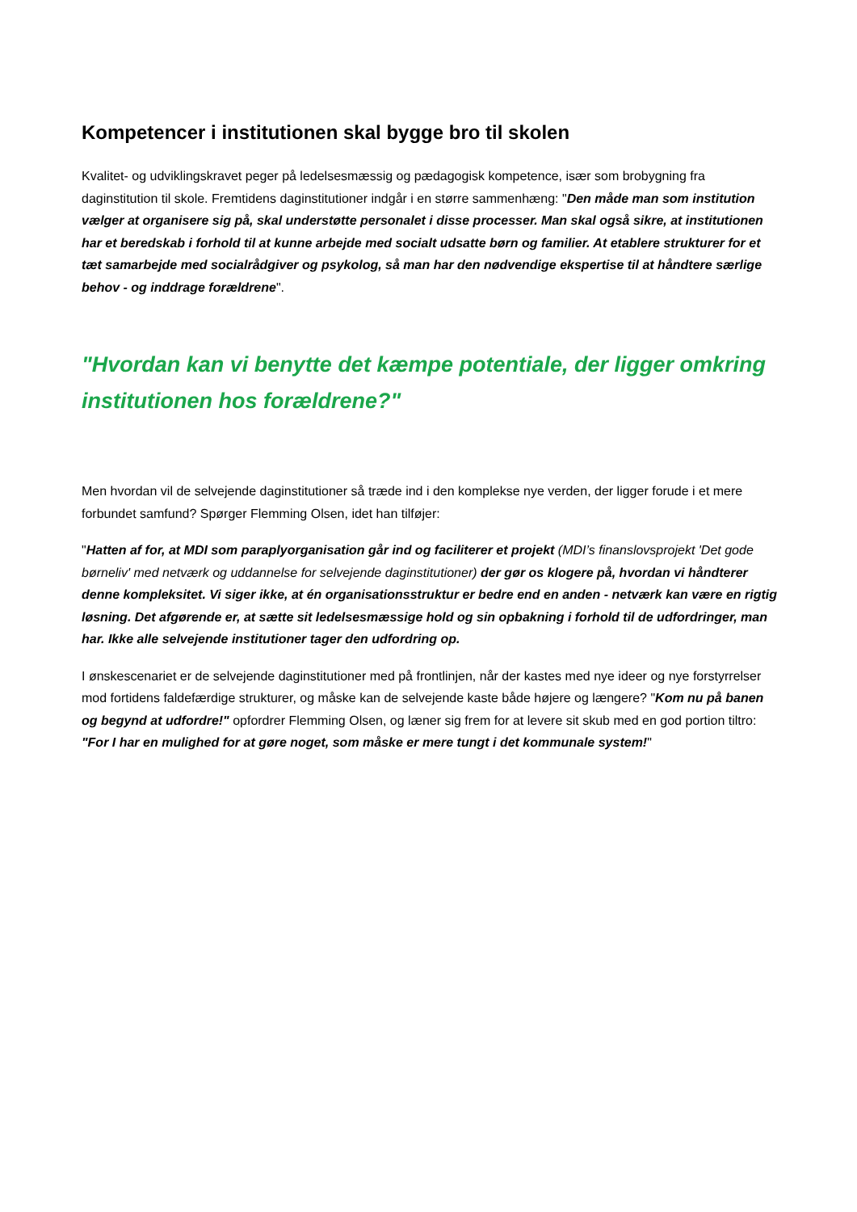Kompetencer i institutionen skal bygge bro til skolen
Kvalitet- og udviklingskravet peger på ledelsesmæssig og pædagogisk kompetence, især som brobygning fra daginstitution til skole. Fremtidens daginstitutioner indgår i en større sammenhæng: "Den måde man som institution vælger at organisere sig på, skal understøtte personalet i disse processer. Man skal også sikre, at institutionen har et beredskab i forhold til at kunne arbejde med socialt udsatte børn og familier. At etablere strukturer for et tæt samarbejde med socialrådgiver og psykolog, så man har den nødvendige ekspertise til at håndtere særlige behov - og inddrage forældrene".
"Hvordan kan vi benytte det kæmpe potentiale, der ligger omkring institutionen hos forældrene?"
Men hvordan vil de selvejende daginstitutioner så træde ind i den komplekse nye verden, der ligger forude i et mere forbundet samfund? Spørger Flemming Olsen, idet han tilføjer:
"Hatten af for, at MDI som paraplyorganisation går ind og faciliterer et projekt (MDI’s finanslovsprojekt 'Det gode børneliv' med netværk og uddannelse for selvejende daginstitutioner) der gør os klogere på, hvordan vi håndterer denne kompleksitet. Vi siger ikke, at én organisationsstruktur er bedre end en anden - netværk kan være en rigtig løsning. Det afgørende er, at sætte sit ledelsesmæssige hold og sin opbakning i forhold til de udfordringer, man har. Ikke alle selvejende institutioner tager den udfordring op.
I ønskescenariet er de selvejende daginstitutioner med på frontlinjen, når der kastes med nye ideer og nye forstyrrelser mod fortidens faldefærdige strukturer, og måske kan de selvejende kaste både højere og længere? "Kom nu på banen og begynd at udfordre!" opfordrer Flemming Olsen, og læner sig frem for at levere sit skub med en god portion tiltro: "For I har en mulighed for at gøre noget, som måske er mere tungt i det kommunale system!"